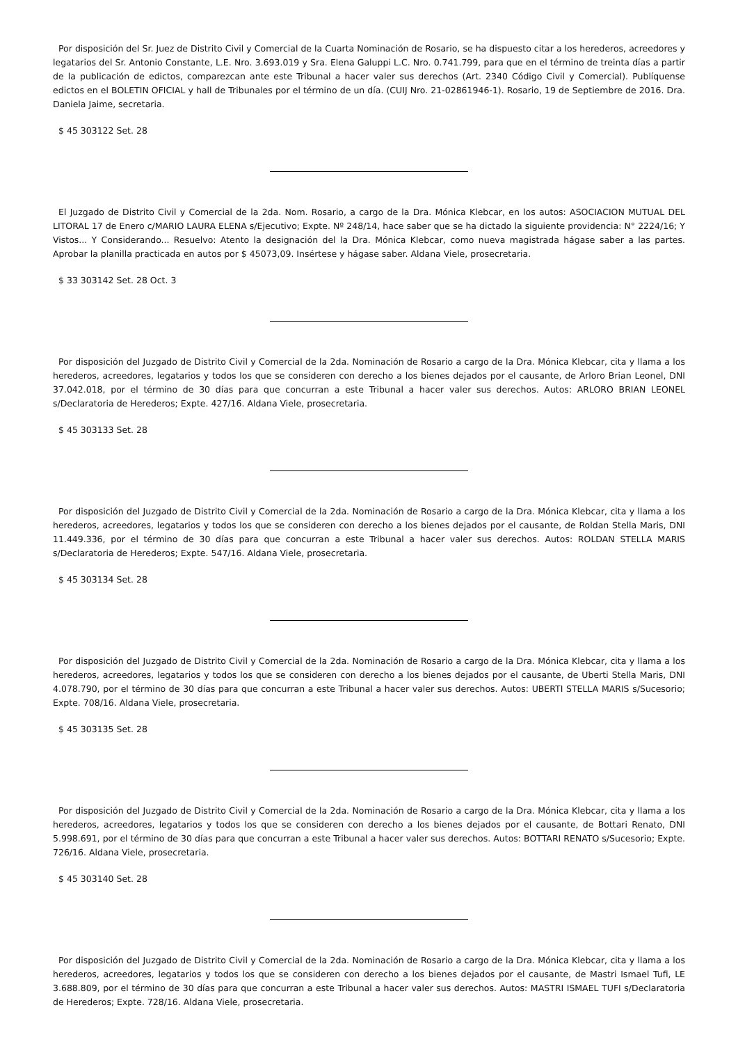Por disposición del Sr. Juez de Distrito Civil y Comercial de la Cuarta Nominación de Rosario, se ha dispuesto citar a los herederos, acreedores y legatarios del Sr. Antonio Constante, L.E. Nro. 3.693.019 y Sra. Elena Galuppi L.C. Nro. 0.741.799, para que en el término de treinta días a partir de la publicación de edictos, comparezcan ante este Tribunal a hacer valer sus derechos (Art. 2340 Código Civil y Comercial). Publíquense edictos en el BOLETIN OFICIAL y hall de Tribunales por el término de un día. (CUIJ Nro. 21-02861946-1). Rosario, 19 de Septiembre de 2016. Dra. Daniela Jaime, secretaria.
$ 45 303122 Set. 28
El Juzgado de Distrito Civil y Comercial de la 2da. Nom. Rosario, a cargo de la Dra. Mónica Klebcar, en los autos: ASOCIACION MUTUAL DEL LITORAL 17 de Enero c/MARIO LAURA ELENA s/Ejecutivo; Expte. Nº 248/14, hace saber que se ha dictado la siguiente providencia: N° 2224/16; Y Vistos... Y Considerando... Resuelvo: Atento la designación del la Dra. Mónica Klebcar, como nueva magistrada hágase saber a las partes. Aprobar la planilla practicada en autos por $ 45073,09. Insértese y hágase saber. Aldana Viele, prosecretaria.
$ 33 303142 Set. 28 Oct. 3
Por disposición del Juzgado de Distrito Civil y Comercial de la 2da. Nominación de Rosario a cargo de la Dra. Mónica Klebcar, cita y llama a los herederos, acreedores, legatarios y todos los que se consideren con derecho a los bienes dejados por el causante, de Arloro Brian Leonel, DNI 37.042.018, por el término de 30 días para que concurran a este Tribunal a hacer valer sus derechos. Autos: ARLORO BRIAN LEONEL s/Declaratoria de Herederos; Expte. 427/16. Aldana Viele, prosecretaria.
$ 45 303133 Set. 28
Por disposición del Juzgado de Distrito Civil y Comercial de la 2da. Nominación de Rosario a cargo de la Dra. Mónica Klebcar, cita y llama a los herederos, acreedores, legatarios y todos los que se consideren con derecho a los bienes dejados por el causante, de Roldan Stella Maris, DNI 11.449.336, por el término de 30 días para que concurran a este Tribunal a hacer valer sus derechos. Autos: ROLDAN STELLA MARIS s/Declaratoria de Herederos; Expte. 547/16. Aldana Viele, prosecretaria.
$ 45 303134 Set. 28
Por disposición del Juzgado de Distrito Civil y Comercial de la 2da. Nominación de Rosario a cargo de la Dra. Mónica Klebcar, cita y llama a los herederos, acreedores, legatarios y todos los que se consideren con derecho a los bienes dejados por el causante, de Uberti Stella Maris, DNI 4.078.790, por el término de 30 días para que concurran a este Tribunal a hacer valer sus derechos. Autos: UBERTI STELLA MARIS s/Sucesorio; Expte. 708/16. Aldana Viele, prosecretaria.
$ 45 303135 Set. 28
Por disposición del Juzgado de Distrito Civil y Comercial de la 2da. Nominación de Rosario a cargo de la Dra. Mónica Klebcar, cita y llama a los herederos, acreedores, legatarios y todos los que se consideren con derecho a los bienes dejados por el causante, de Bottari Renato, DNI 5.998.691, por el término de 30 días para que concurran a este Tribunal a hacer valer sus derechos. Autos: BOTTARI RENATO s/Sucesorio; Expte. 726/16. Aldana Viele, prosecretaria.
$ 45 303140 Set. 28
Por disposición del Juzgado de Distrito Civil y Comercial de la 2da. Nominación de Rosario a cargo de la Dra. Mónica Klebcar, cita y llama a los herederos, acreedores, legatarios y todos los que se consideren con derecho a los bienes dejados por el causante, de Mastri Ismael Tufi, LE 3.688.809, por el término de 30 días para que concurran a este Tribunal a hacer valer sus derechos. Autos: MASTRI ISMAEL TUFI s/Declaratoria de Herederos; Expte. 728/16. Aldana Viele, prosecretaria.